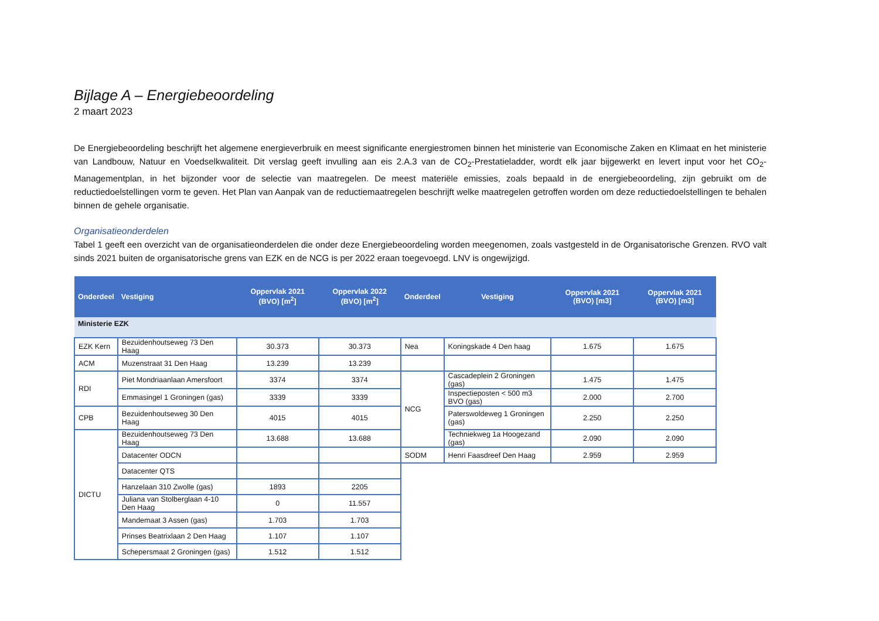Bijlage A – Energiebeoordeling
2 maart 2023
De Energiebeoordeling beschrijft het algemene energieverbruik en meest significante energiestromen binnen het ministerie van Economische Zaken en Klimaat en het ministerie van Landbouw, Natuur en Voedselkwaliteit. Dit verslag geeft invulling aan eis 2.A.3 van de CO<sub>2</sub>-Prestatieladder, wordt elk jaar bijgewerkt en levert input voor het CO<sub>2</sub>-Managementplan, in het bijzonder voor de selectie van maatregelen. De meest materiële emissies, zoals bepaald in de energiebeoordeling, zijn gebruikt om de reductiedoelstellingen vorm te geven. Het Plan van Aanpak van de reductiemaatregelen beschrijft welke maatregelen getroffen worden om deze reductiedoelstellingen te behalen binnen de gehele organisatie.
Organisatieonderdelen
Tabel 1 geeft een overzicht van de organisatieonderdelen die onder deze Energiebeoordeling worden meegenomen, zoals vastgesteld in de Organisatorische Grenzen. RVO valt sinds 2021 buiten de organisatorische grens van EZK en de NCG is per 2022 eraan toegevoegd. LNV is ongewijzigd.
| Onderdeel | Vestiging | Oppervlak 2021 (BVO) [m<sup>2</sup>] | Oppervlak 2022 (BVO) [m<sup>2</sup>] | Onderdeel | Vestiging | Oppervlak 2021 (BVO) [m3] | Oppervlak 2021 (BVO) [m3] |
| --- | --- | --- | --- | --- | --- | --- | --- |
| Ministerie EZK | | | | | | | |
| EZK Kern | Bezuidenhoutseweg 73 Den Haag | 30.373 | 30.373 | Nea | Koningskade 4 Den haag | 1.675 | 1.675 |
| ACM | Muzenstraat 31 Den Haag | 13.239 | 13.239 | | | | |
| RDI | Piet Mondriaanlaan Amersfoort | 3374 | 3374 | NCG | Cascadeplein 2 Groningen (gas) | 1.475 | 1.475 |
| | Emmasingel 1 Groningen (gas) | 3339 | 3339 | | Inspectieposten < 500 m3 BVO (gas) | 2.000 | 2.700 |
| CPB | Bezuidenhoutseweg 30 Den Haag | 4015 | 4015 | | Paterswoldeweg 1 Groningen (gas) | 2.250 | 2.250 |
| DICTU | Bezuidenhoutseweg 73 Den Haag | 13.688 | 13.688 | | Techniekweg 1a Hoogezand (gas) | 2.090 | 2.090 |
| | Datacenter ODCN | | | SODM | Henri Faasdreef Den Haag | 2.959 | 2.959 |
| | Datacenter QTS | | | | | | |
| | Hanzelaan 310 Zwolle (gas) | 1893 | 2205 | | | | |
| | Juliana van Stolberglaan 4-10 Den Haag | 0 | 11.557 | | | | |
| | Mandemaat 3 Assen (gas) | 1.703 | 1.703 | | | | |
| | Prinses Beatrixlaan 2 Den Haag | 1.107 | 1.107 | | | | |
| | Schepersmaat 2 Groningen (gas) | 1.512 | 1.512 | | | | |